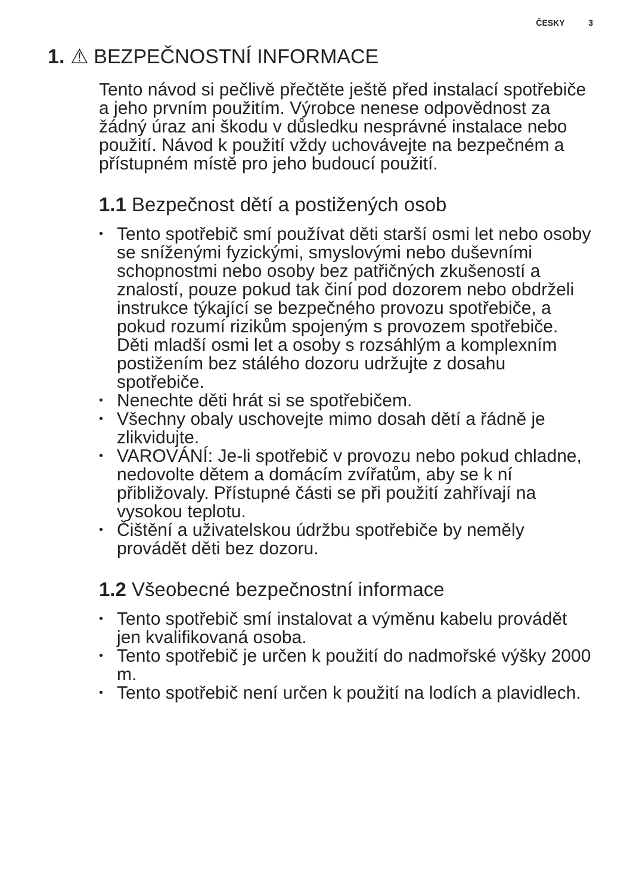ČESKY 3
1. ⚠ BEZPEČNOSTNÍ INFORMACE
Tento návod si pečlivě přečtěte ještě před instalací spotřebiče a jeho prvním použitím. Výrobce nenese odpovědnost za žádný úraz ani škodu v důsledku nesprávné instalace nebo použití. Návod k použití vždy uchovávejte na bezpečném a přístupném místě pro jeho budoucí použití.
1.1 Bezpečnost dětí a postižených osob
• Tento spotřebič smí používat děti starší osmi let nebo osoby se sníženými fyzickými, smyslovými nebo duševními schopnostmi nebo osoby bez patřičných zkušeností a znalostí, pouze pokud tak činí pod dozorem nebo obdrželi instrukce týkající se bezpečného provozu spotřebiče, a pokud rozumí rizikům spojeným s provozem spotřebiče. Děti mladší osmi let a osoby s rozsáhlým a komplexním postižením bez stálého dozoru udržujte z dosahu spotřebiče.
• Nenechte děti hrát si se spotřebičem.
• Všechny obaly uschovejte mimo dosah dětí a řádně je zlikvidujte.
• VAROVÁNÍ: Je-li spotřebič v provozu nebo pokud chladne, nedovolte dětem a domácím zvířatům, aby se k ní přibližovaly. Přístupné části se při použití zahřívají na vysokou teplotu.
• Čištění a uživatelskou údržbu spotřebiče by neměly provádět děti bez dozoru.
1.2 Všeobecné bezpečnostní informace
• Tento spotřebič smí instalovat a výměnu kabelu provádět jen kvalifikovaná osoba.
• Tento spotřebič je určen k použití do nadmořské výšky 2000 m.
• Tento spotřebič není určen k použití na lodích a plavidlech.